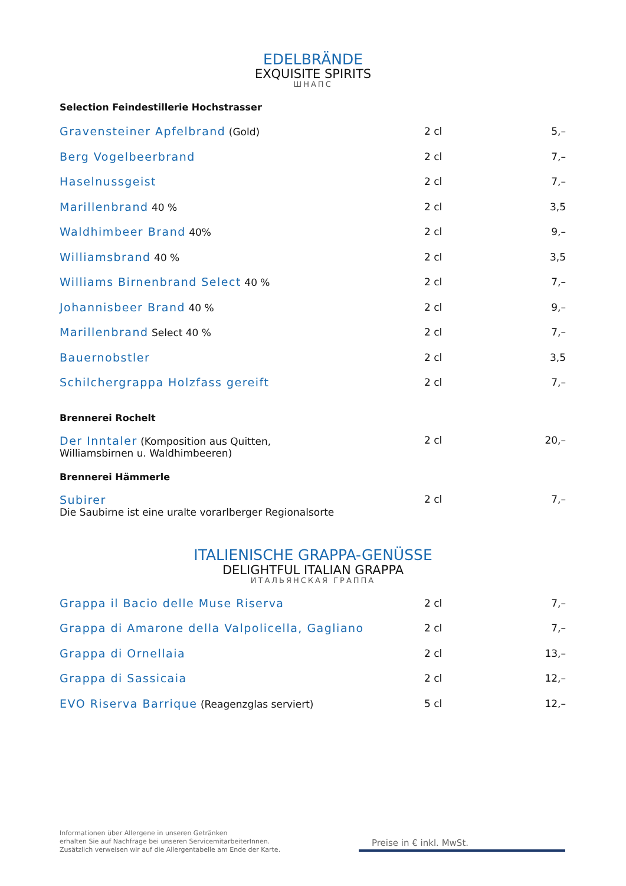EDELBRÄNDE
EXQUISITE SPIRITS
ШНАПС
Selection Feindestillerie Hochstrasser
| Gravensteiner Apfelbrand (Gold) | 2 cl | 5,– |
| Berg Vogelbeerbrand | 2 cl | 7,– |
| Haselnussgeist | 2 cl | 7,– |
| Marillenbrand 40 % | 2 cl | 3,5 |
| Waldhimbeer Brand 40% | 2 cl | 9,– |
| Williamsbrand 40 % | 2 cl | 3,5 |
| Williams Birnenbrand Select 40 % | 2 cl | 7,– |
| Johannisbeer Brand 40 % | 2 cl | 9,– |
| Marillenbrand Select 40 % | 2 cl | 7,– |
| Bauernobstler | 2 cl | 3,5 |
| Schilchergrappa Holzfass gereift | 2 cl | 7,– |
Brennerei Rochelt
| Der Inntaler (Komposition aus Quitten, Williamsbirnen u. Waldhimbeeren) | 2 cl | 20,– |
Brennerei Hämmerle
| Subirer Die Saubirne ist eine uralte vorarlberger Regionalsorte | 2 cl | 7,– |
ITALIENISCHE GRAPPA-GENÜSSE
DELIGHTFUL ITALIAN GRAPPA
ИТАЛЬЯНСКАЯ ГРАППА
| Grappa il Bacio delle Muse Riserva | 2 cl | 7,– |
| Grappa di Amarone della Valpolicella, Gagliano | 2 cl | 7,– |
| Grappa di Ornellaia | 2 cl | 13,– |
| Grappa di Sassicaia | 2 cl | 12,– |
| EVO Riserva Barrique (Reagenzglas serviert) | 5 cl | 12,– |
Informationen über Allergene in unseren Getränken
erhalten Sie auf Nachfrage bei unseren ServicemitarbeiterInnen.
Zusätzlich verweisen wir auf die Allergentabelle am Ende der Karte.
Preise in € inkl. MwSt.